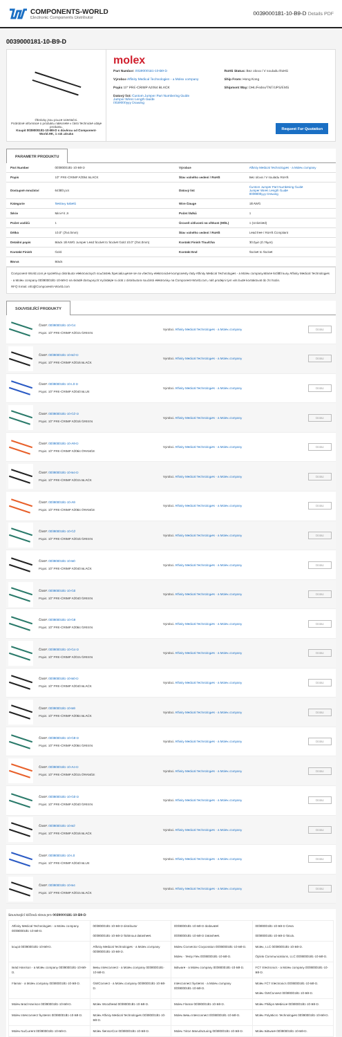COMPONENTS-WORLD
Electronic Components Distributor
0039000181-10-B9-D Details PDF
0039000181-10-B9-D
Obrázky jsou pouze orientační.
Podrobné informace o produktu naleznete v části Technické údaje produktu.
Koupit 0039000181-10-B9-D s důvěrou od Component-World.HK, 1 rok záruka
molex
Part Number: 0039000181-10-B9-D
Výrobce Affinity Medical Technologies - a Molex company
Popis 10" PRE-CRIMP A2064 BLACK
Datový list: Custom Jumper Part Numbering Guide
Jumper Wires Length Guide
0039000yyy Drawing
RoHS Status: Bez olova / V souladu RoHS
Ship From: Hong Kong
Shipment Way: DHL/Fedex/TNT/UPS/EMS
Request For Quotation
PARAMETR PRODUKTU
| Part Number | 0039000181-10-B9-D | Výrobce | Affinity Medical Technologies - a Molex company |
| Popis | 10" PRE-CRIMP A2064 BLACK | Stav volného vedení / RoHS | Bez olova / V souladu RoHS |
| Dostupné množství | 64383 pcs | Datový list | Custom Jumper Part Numbering Guide Jumper Wires Length Guide 0039000yyy Drawing |
| Kategorie | Sestavy kabelů | Wire Gauge | 18 AWG |
| Série | Mini-Fit Jr | Počet řádků | 1 |
| Počet vodičů | 1 | Úroveň citlivosti na vlhkost (MSL) | 1 (Unlimited) |
| Délka | 10.0" (254.0mm) | Stav volného vedení / RoHS | Lead free / RoHS Compliant |
| Detailní popis | Black 18 AWG Jumper Lead Socket to Socket Gold 10.0" (254.0mm) | Kontakt Finish Tloušťka | 30.0µin (0.76µm) |
| Kontakt Finish | Gold | Kontakt End | Socket to Socket |
| Barva | Black | | |
Component-World.com je spolehlivý distributor elektronických součástek.Specializujeme se na všechny elektronické komponenty řady Affinity Medical Technologies - a Molex company.Máme 64383 kusy Affinity Medical Technologies - a Molex company 0039000181-10-B9-D na skladě dostupných.Vyžádejte si citát z distributora součástí elektroniky na Component-World.com, náš prodejní tým vás bude kontaktovat do 24 hodin.
RFQ Email: info@Components-World.com
SOUVISEJÍCÍ PRODUKTY
Část#: 0039000181-10-G4
Popis: 10" PRE-CRIMP A2015 GREEN
Výrobci: Affinity Medical Technologies - a Molex company
Dotaz
Část#: 0039000181-10-B2-D
Popis: 10" PRE-CRIMP A2016 BLACK
Výrobci: Affinity Medical Technologies - a Molex company
Dotaz
Část#: 0039000181-10-L0-D
Popis: 10" PRE-CRIMP A2040 BLUE
Výrobci: Affinity Medical Technologies - a Molex company
Dotaz
Část#: 0039000181-10-G2-D
Popis: 10" PRE-CRIMP A2016 GREEN
Výrobci: Affinity Medical Technologies - a Molex company
Dotaz
Část#: 0039000181-10-A9-D
Popis: 10" PRE-CRIMP A2064 ORANGE
Výrobci: Affinity Medical Technologies - a Molex company
Dotaz
Část#: 0039000181-10-B4-D
Popis: 10" PRE-CRIMP A2015 BLACK
Výrobci: Affinity Medical Technologies - a Molex company
Dotaz
Část#: 0039000181-10-A9
Popis: 10" PRE-CRIMP A2064 ORANGE
Výrobci: Affinity Medical Technologies - a Molex company
Dotaz
Část#: 0039000181-10-G2
Popis: 10" PRE-CRIMP A2016 GREEN
Výrobci: Affinity Medical Technologies - a Molex company
Dotaz
Část#: 0039000181-10-B0
Popis: 10" PRE-CRIMP A2040 BLACK
Výrobci: Affinity Medical Technologies - a Molex company
Dotaz
Část#: 0039000181-10-G0
Popis: 10" PRE-CRIMP A2040 GREEN
Výrobci: Affinity Medical Technologies - a Molex company
Dotaz
Část#: 0039000181-10-G9
Popis: 10" PRE-CRIMP A2064 GREEN
Výrobci: Affinity Medical Technologies - a Molex company
Dotaz
Část#: 0039000181-10-G4-D
Popis: 10" PRE-CRIMP A2015 GREEN
Výrobci: Affinity Medical Technologies - a Molex company
Dotaz
Část#: 0039000181-10-B0-D
Popis: 10" PRE-CRIMP A2040 BLACK
Výrobci: Affinity Medical Technologies - a Molex company
Dotaz
Část#: 0039000181-10-B9
Popis: 10" PRE-CRIMP A2064 BLACK
Výrobci: Affinity Medical Technologies - a Molex company
Dotaz
Část#: 0039000181-10-G9-D
Popis: 10" PRE-CRIMP A2064 GREEN
Výrobci: Affinity Medical Technologies - a Molex company
Dotaz
Část#: 0039000181-10-A4-D
Popis: 10" PRE-CRIMP A2015 ORANGE
Výrobci: Affinity Medical Technologies - a Molex company
Dotaz
Část#: 0039000181-10-G0-D
Popis: 10" PRE-CRIMP A2040 GREEN
Výrobci: Affinity Medical Technologies - a Molex company
Dotaz
Část#: 0039000181-10-B2
Popis: 10" PRE-CRIMP A2016 BLACK
Výrobci: Affinity Medical Technologies - a Molex company
Dotaz
Část#: 0039000181-10-L0
Popis: 10" PRE-CRIMP A2040 BLUE
Výrobci: Affinity Medical Technologies - a Molex company
Dotaz
Část#: 0039000181-10-B4
Popis: 10" PRE-CRIMP A2015 BLACK
Výrobci: Affinity Medical Technologies - a Molex company
Dotaz
Související klíčová slova pro 0039000181-10-B9-D
| Affinity Medical Technologies - a Molex company 0039000181-10-B9-D. | 0039000181-10-B9-D distributor 0039000181-10-B9-D Stáhnout datasheet. | 0039000181-10-B9-D dodavatel 0039000181-10-B9-D Datasheet. | 0039000181-10-B9-D Cena 0039000181-10-B9-D Stock. |
| koupit 0039000181-10-B9-D. | Affinity Medical Technologies - a Molex company 0039000181-10-B9-D. | Molex Connector Corporation 0039000181-10-B9-D. Molex - Temp Flex 0039000181-10-B9-D. | Molex, LLC 0039000181-10-B9-D. Oplink Communications, LLC 0039000181-10-B9-D. |
| Brad Harrison - a Molex company 0039000181-10-B9-D. | Beau Interconnect - a Molex company 0039000181-10-B9-D. | Bittware - a Molex company 0039000181-10-B9-D. | FCT Electronics - a Molex company 0039000181-10-B9-D. |
| Flamar - a Molex company 0039000181-10-B9-D. | GWConnect - a Molex company 0039000181-10-B9-D. | Interconnect Systems - a Molex company 0039000181-10-B9-D. | Molex FCT Electronics 0039000181-10-B9-D. Molex GWConnect 0039000181-10-B9-D. |
| Molex Brad Harrison 0039000181-10-B9-D. | Molex Woodhead 0039000181-10-B9-D. | Molex Flamar 0039000181-10-B9-D. | Molex Phillips-Medisize 0039000181-10-B9-D. |
| Molex Interconnect Systems 0039000181-10-B9-D. | Molex Affinity Medical Technologies 0039000181-10-B9-D. | Molex Beau Interconnect 0039000181-10-B9-D. | Molex PolyMicro Technologies 0039000181-10-B9-D. |
| Molex NuCurrent 0039000181-10-B9-D. | Molex SensorCon 0039000181-10-B9-D. | Molex Triton Manufacturing 0039000181-10-B9-D. | Molex Bittware 0039000181-10-B9-D. |